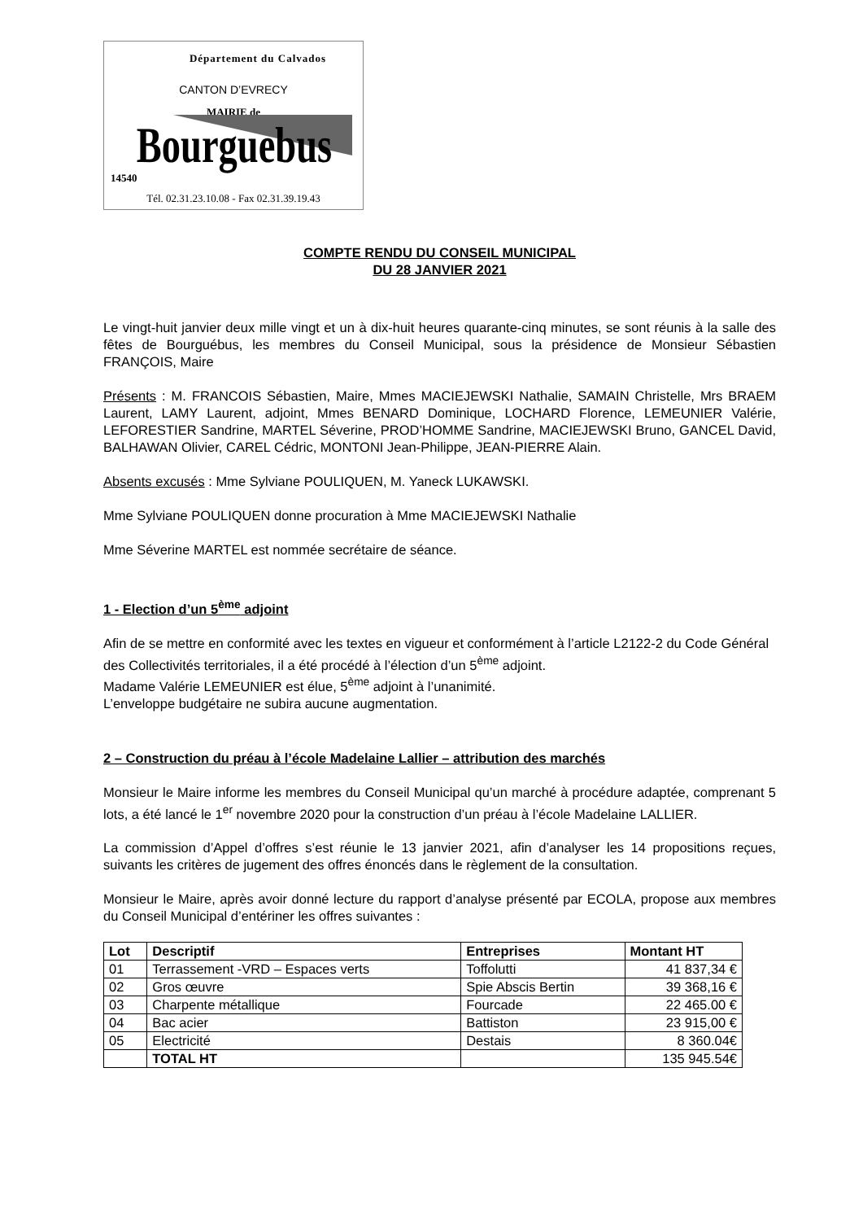Département du Calvados
CANTON D’EVRECY
MAIRIE de
Bourguebus
14540
Tél. 02.31.23.10.08 - Fax 02.31.39.19.43
COMPTE RENDU DU CONSEIL MUNICIPAL
DU 28 JANVIER 2021
Le vingt-huit janvier deux mille vingt et un à dix-huit heures quarante-cinq minutes, se sont réunis à la salle des fêtes de Bourguébus, les membres du Conseil Municipal, sous la présidence de Monsieur Sébastien FRANÇOIS, Maire
Présents : M. FRANCOIS Sébastien, Maire, Mmes MACIEJEWSKI Nathalie, SAMAIN Christelle, Mrs BRAEM Laurent, LAMY Laurent, adjoint, Mmes BENARD Dominique, LOCHARD Florence, LEMEUNIER Valérie, LEFORESTIER Sandrine, MARTEL Séverine, PROD’HOMME Sandrine, MACIEJEWSKI Bruno, GANCEL David, BALHAWAN Olivier, CAREL Cédric, MONTONI Jean-Philippe, JEAN-PIERRE Alain.
Absents excusés : Mme Sylviane POULIQUEN, M. Yaneck LUKAWSKI.
Mme Sylviane POULIQUEN donne procuration à Mme MACIEJEWSKI Nathalie
Mme Séverine MARTEL est nommée secrétaire de séance.
1 - Election d’un 5<sup>ème</sup> adjoint
Afin de se mettre en conformité avec les textes en vigueur et conformément à l’article L2122-2 du Code Général des Collectivités territoriales, il a été procédé à l’élection d’un 5<sup>ème</sup> adjoint.
Madame Valérie LEMEUNIER est élue, 5<sup>ème</sup> adjoint à l’unanimité.
L’enveloppe budgétaire ne subira aucune augmentation.
2 – Construction du préau à l’école Madelaine Lallier – attribution des marchés
Monsieur le Maire informe les membres du Conseil Municipal qu’un marché à procédure adaptée, comprenant 5 lots, a été lancé le 1<sup>er</sup> novembre 2020 pour la construction d’un préau à l’école Madelaine LALLIER.
La commission d’Appel d’offres s’est réunie le 13 janvier 2021, afin d’analyser les 14 propositions reçues, suivants les critères de jugement des offres énoncés dans le règlement de la consultation.
Monsieur le Maire, après avoir donné lecture du rapport d’analyse présenté par ECOLA, propose aux membres du Conseil Municipal d’entériner les offres suivantes :
| Lot | Descriptif | Entreprises | Montant HT |
| --- | --- | --- | --- |
| 01 | Terrassement -VRD – Espaces verts | Toffolutti | 41 837,34 € |
| 02 | Gros œuvre | Spie Abscis Bertin | 39 368,16 € |
| 03 | Charpente métallique | Fourcade | 22 465.00 € |
| 04 | Bac acier | Battiston | 23 915,00 € |
| 05 | Electricité | Destais | 8 360.04€ |
| | TOTAL HT | | 135 945.54€ |